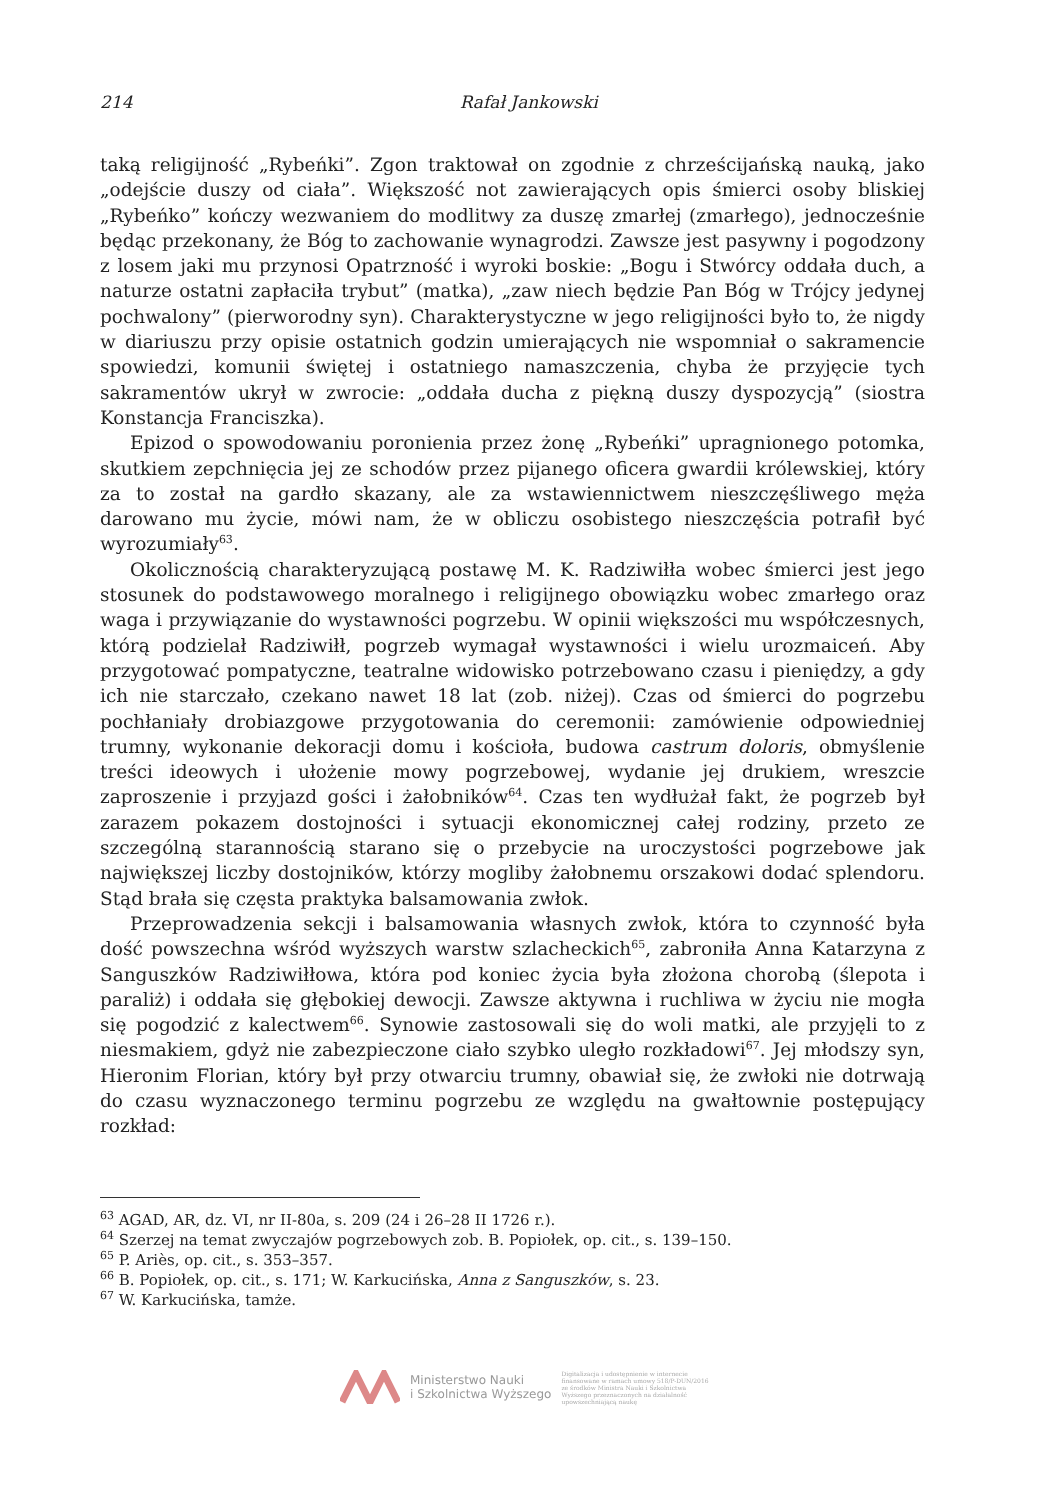214 Rafał Jankowski
taką religijność „Rybeńki”. Zgon traktował on zgodnie z chrześcijańską nauką, jako „odejście duszy od ciała”. Większość not zawierających opis śmierci osoby bliskiej „Rybeńko” kończy wezwaniem do modlitwy za duszę zmarłej (zmarłego), jednocześnie będąc przekonany, że Bóg to zachowanie wynagrodzi. Zawsze jest pasywny i pogodzony z losem jaki mu przynosi Opatrzność i wyroki boskie: „Bogu i Stwórcy oddała duch, a naturze ostatni zapłaciła trybut” (matka), „zaw niech będzie Pan Bóg w Trójcy jedynej pochwalony” (pierworodny syn). Charakterystyczne w jego religijności było to, że nigdy w diariuszu przy opisie ostatnich godzin umierających nie wspomniał o sakramencie spowiedzi, komunii świętej i ostatniego namaszczenia, chyba że przyjęcie tych sakramentów ukrył w zwrocie: „oddała ducha z piękną duszy dyspozycją” (siostra Konstancja Franciszka).
Epizod o spowodowaniu poronienia przez żonę „Rybeńki” upragnionego potomka, skutkiem zepchnięcia jej ze schodów przez pijanego oficera gwardii królewskiej, który za to został na gardło skazany, ale za wstawiennictwem nieszczęśliwego męża darowano mu życie, mówi nam, że w obliczu osobistego nieszczęścia potrafił być wyrozumiały<sup>63</sup>.
Okolicznością charakteryzującą postawę M. K. Radziwiłła wobec śmierci jest jego stosunek do podstawowego moralnego i religijnego obowiązku wobec zmarłego oraz waga i przywiązanie do wystawności pogrzebu. W opinii większości mu współczesnych, którą podzielał Radziwiłł, pogrzeb wymagał wystawności i wielu urozmaiceń. Aby przygotować pompatyczne, teatralne widowisko potrzebowano czasu i pieniędzy, a gdy ich nie starczało, czekano nawet 18 lat (zob. niżej). Czas od śmierci do pogrzebu pochłaniały drobiazgowe przygotowania do ceremonii: zamówienie odpowiedniej trumny, wykonanie dekoracji domu i kościoła, budowa castrum doloris, obmyślenie treści ideowych i ułożenie mowy pogrzebowej, wydanie jej drukiem, wreszcie zaproszenie i przyjazd gości i żałobników<sup>64</sup>. Czas ten wydłużał fakt, że pogrzeb był zarazem pokazem dostojności i sytuacji ekonomicznej całej rodziny, przeto ze szczególną starannością starano się o przebycie na uroczystości pogrzebowe jak największej liczby dostojników, którzy mogliby żałobnemu orszakowi dodać splendoru. Stąd brała się częsta praktyka balsamowania zwłok.
Przeprowadzenia sekcji i balsamowania własnych zwłok, która to czynność była dość powszechna wśród wyższych warstw szlacheckich<sup>65</sup>, zabroniła Anna Katarzyna z Sanguszków Radziwiłłowa, która pod koniec życia była złożona chorobą (ślepota i paraliż) i oddała się głębokiej dewocji. Zawsze aktywna i ruchliwa w życiu nie mogła się pogodzić z kalectwem<sup>66</sup>. Synowie zastosowali się do woli matki, ale przyjęli to z niesmakiem, gdyż nie zabezpieczone ciało szybko uległo rozkładowi<sup>67</sup>. Jej młodszy syn, Hieronim Florian, który był przy otwarciu trumny, obawiał się, że zwłoki nie dotrwają do czasu wyznaczonego terminu pogrzebu ze względu na gwałtownie postępujący rozkład:
<sup>63</sup> AGAD, AR, dz. VI, nr II-80a, s. 209 (24 i 26–28 II 1726 r.).
<sup>64</sup> Szerzej na temat zwyczajów pogrzebowych zob. B. Popiołek, op. cit., s. 139–150.
<sup>65</sup> P. Ariès, op. cit., s. 353–357.
<sup>66</sup> B. Popiołek, op. cit., s. 171; W. Karkucińska, Anna z Sanguszków, s. 23.
<sup>67</sup> W. Karkucińska, tamże.
Ministerstwo Nauki
i Szkolnictwa Wyższego
Digitalizacja i udostępnienie w internecie finansowane w ramach umowy 518/P-DUN/2016 ze środków Ministra Nauki i Szkolnictwa Wyższego przeznaczonych na działalność upowszechniającą naukę